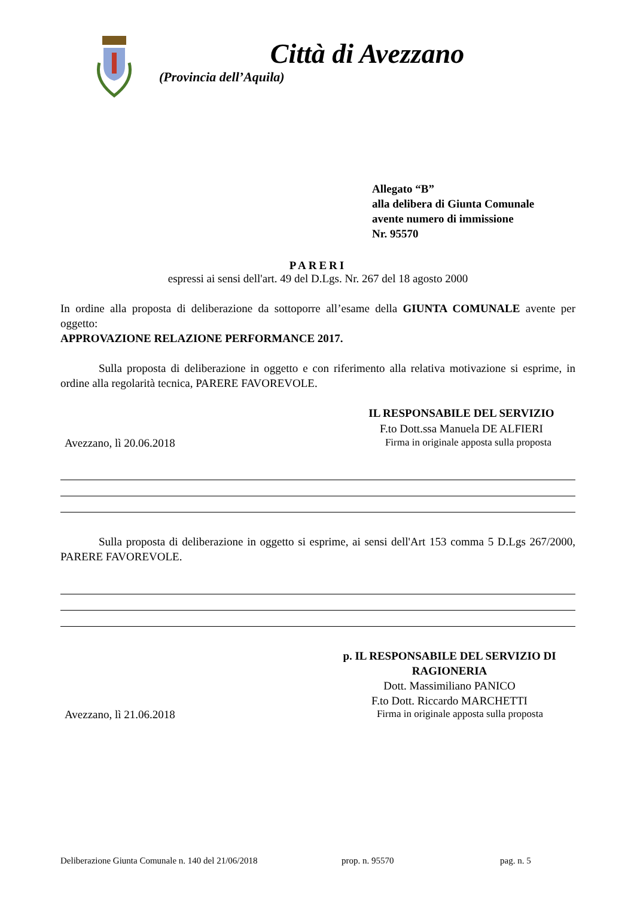Città di Avezzano
(Provincia dell’Aquila)
Allegato “B”
alla delibera di Giunta Comunale
avente numero di immissione
Nr. 95570
PARERI
espressi ai sensi dell'art. 49 del D.Lgs. Nr. 267 del 18 agosto 2000
In ordine alla proposta di deliberazione da sottoporre all’esame della GIUNTA COMUNALE avente per oggetto:
APPROVAZIONE RELAZIONE PERFORMANCE 2017.
Sulla proposta di deliberazione in oggetto e con riferimento alla relativa motivazione si esprime, in ordine alla regolarità tecnica, PARERE FAVOREVOLE.
IL RESPONSABILE DEL SERVIZIO
F.to Dott.ssa Manuela DE ALFIERI
Avezzano, lì 20.06.2018 Firma in originale apposta sulla proposta
Sulla proposta di deliberazione in oggetto si esprime, ai sensi dell'Art 153 comma 5 D.Lgs 267/2000, PARERE FAVOREVOLE.
p. IL RESPONSABILE DEL SERVIZIO DI RAGIONERIA
Dott. Massimiliano PANICO
F.to Dott. Riccardo MARCHETTI
Avezzano, lì 21.06.2018 Firma in originale apposta sulla proposta
Deliberazione Giunta Comunale n. 140 del 21/06/2018 prop. n. 95570 pag. n. 5